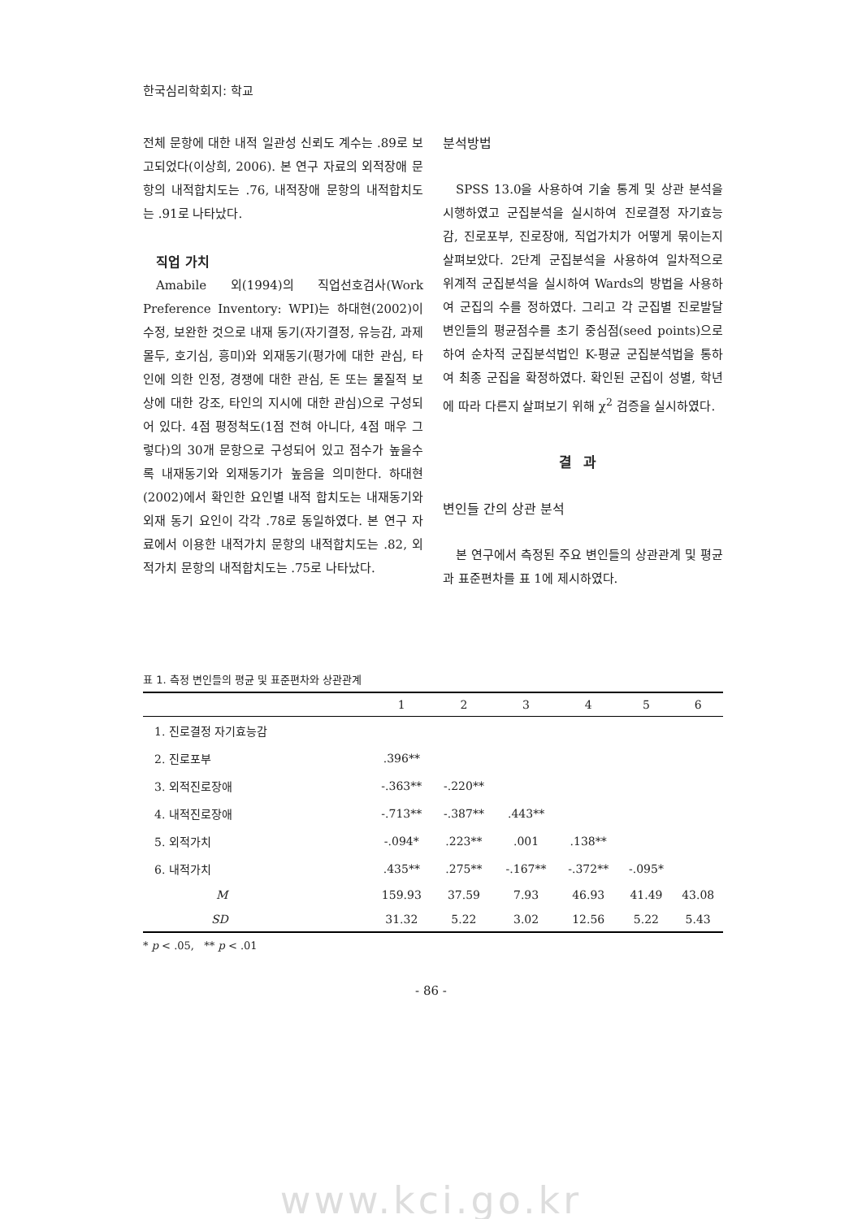한국심리학회지: 학교
전체 문항에 대한 내적 일관성 신뢰도 계수는 .89로 보고되었다(이상희, 2006). 본 연구 자료의 외적장애 문항의 내적합치도는 .76, 내적장애 문항의 내적합치도는 .91로 나타났다.
직업 가치
Amabile 외(1994)의 직업선호검사(Work Preference Inventory: WPI)는 하대현(2002)이 수정, 보완한 것으로 내재 동기(자기결정, 유능감, 과제몰두, 호기심, 흥미)와 외재동기(평가에 대한 관심, 타인에 의한 인정, 경쟁에 대한 관심, 돈 또는 물질적 보상에 대한 강조, 타인의 지시에 대한 관심)으로 구성되어 있다. 4점 평정척도(1점 전혀 아니다, 4점 매우 그렇다)의 30개 문항으로 구성되어 있고 점수가 높을수록 내재동기와 외재동기가 높음을 의미한다. 하대현(2002)에서 확인한 요인별 내적 합치도는 내재동기와 외재 동기 요인이 각각 .78로 동일하였다. 본 연구 자료에서 이용한 내적가치 문항의 내적합치도는 .82, 외적가치 문항의 내적합치도는 .75로 나타났다.
분석방법
SPSS 13.0을 사용하여 기술 통계 및 상관 분석을 시행하였고 군집분석을 실시하여 진로결정 자기효능감, 진로포부, 진로장애, 직업가치가 어떻게 묶이는지 살펴보았다. 2단계 군집분석을 사용하여 일차적으로 위계적 군집분석을 실시하여 Wards의 방법을 사용하여 군집의 수를 정하였다. 그리고 각 군집별 진로발달 변인들의 평균점수를 초기 중심점(seed points)으로 하여 순차적 군집분석법인 K-평균 군집분석법을 통하여 최종 군집을 확정하였다. 확인된 군집이 성별, 학년에 따라 다른지 살펴보기 위해 χ<sup>2</sup> 검증을 실시하였다.
결과
변인들 간의 상관 분석
본 연구에서 측정된 주요 변인들의 상관관계 및 평균과 표준편차를 표 1에 제시하였다.
표 1. 측정 변인들의 평균 및 표준편차와 상관관계
| | 1 | 2 | 3 | 4 | 5 | 6 |
| --- | --- | --- | --- | --- | --- | --- |
| 1. 진로결정 자기효능감 | | | | | | |
| 2. 진로포부 | .396** | | | | | |
| 3. 외적진로장애 | -.363** | -.220** | | | | |
| 4. 내적진로장애 | -.713** | -.387** | .443** | | | |
| 5. 외적가치 | -.094* | .223** | .001 | .138** | | |
| 6. 내적가치 | .435** | .275** | -.167** | -.372** | -.095* | |
| M | 159.93 | 37.59 | 7.93 | 46.93 | 41.49 | 43.08 |
| SD | 31.32 | 5.22 | 3.02 | 12.56 | 5.22 | 5.43 |
* p < .05, ** p < .01
- 86 -
www.kci.go.kr